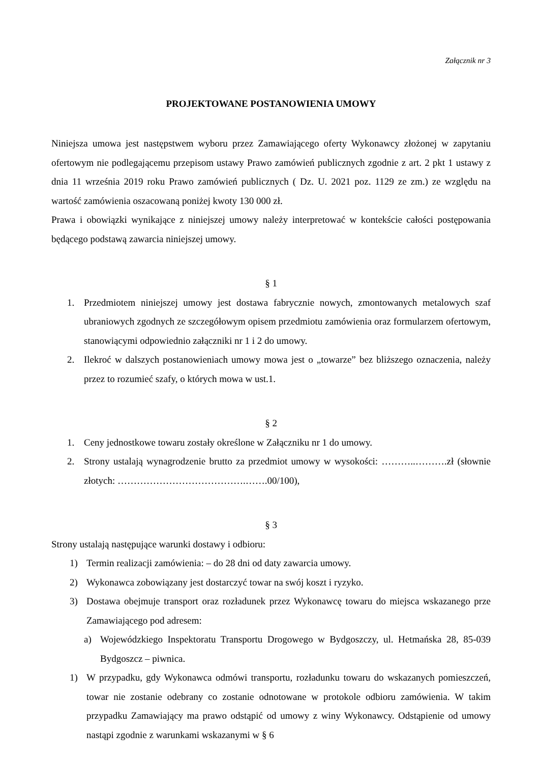Załącznik nr 3
PROJEKTOWANE POSTANOWIENIA UMOWY
Niniejsza umowa jest następstwem wyboru przez Zamawiającego oferty Wykonawcy złożonej w zapytaniu ofertowym nie podlegającemu przepisom ustawy Prawo zamówień publicznych zgodnie z art. 2 pkt 1 ustawy z dnia 11 września 2019 roku Prawo zamówień publicznych ( Dz. U. 2021 poz. 1129 ze zm.) ze względu na wartość zamówienia oszacowaną poniżej kwoty 130 000 zł.
Prawa i obowiązki wynikające z niniejszej umowy należy interpretować w kontekście całości postępowania będącego podstawą zawarcia niniejszej umowy.
§ 1
1. Przedmiotem niniejszej umowy jest dostawa fabrycznie nowych, zmontowanych metalowych szaf ubraniowych zgodnych ze szczegółowym opisem przedmiotu zamówienia oraz formularzem ofertowym, stanowiącymi odpowiednio załączniki nr 1 i 2 do umowy.
2. Ilekroć w dalszych postanowieniach umowy mowa jest o „towarze” bez bliższego oznaczenia, należy przez to rozumieć szafy, o których mowa w ust.1.
§ 2
1. Ceny jednostkowe towaru zostały określone w Załączniku nr 1 do umowy.
2. Strony ustalają wynagrodzenie brutto za przedmiot umowy w wysokości: ………..……….zł (słownie złotych: ………………………………….…….00/100),
§ 3
Strony ustalają następujące warunki dostawy i odbioru:
1) Termin realizacji zamówienia: – do 28 dni od daty zawarcia umowy.
2) Wykonawca zobowiązany jest dostarczyć towar na swój koszt i ryzyko.
3) Dostawa obejmuje transport oraz rozładunek przez Wykonawcę towaru do miejsca wskazanego prze Zamawiającego pod adresem:
a) Wojewódzkiego Inspektoratu Transportu Drogowego w Bydgoszczy, ul. Hetmańska 28, 85-039 Bydgoszcz – piwnica.
1) W przypadku, gdy Wykonawca odmówi transportu, rozładunku towaru do wskazanych pomieszczeń, towar nie zostanie odebrany co zostanie odnotowane w protokole odbioru zamówienia. W takim przypadku Zamawiający ma prawo odstąpić od umowy z winy Wykonawcy. Odstąpienie od umowy nastąpi zgodnie z warunkami wskazanymi w § 6